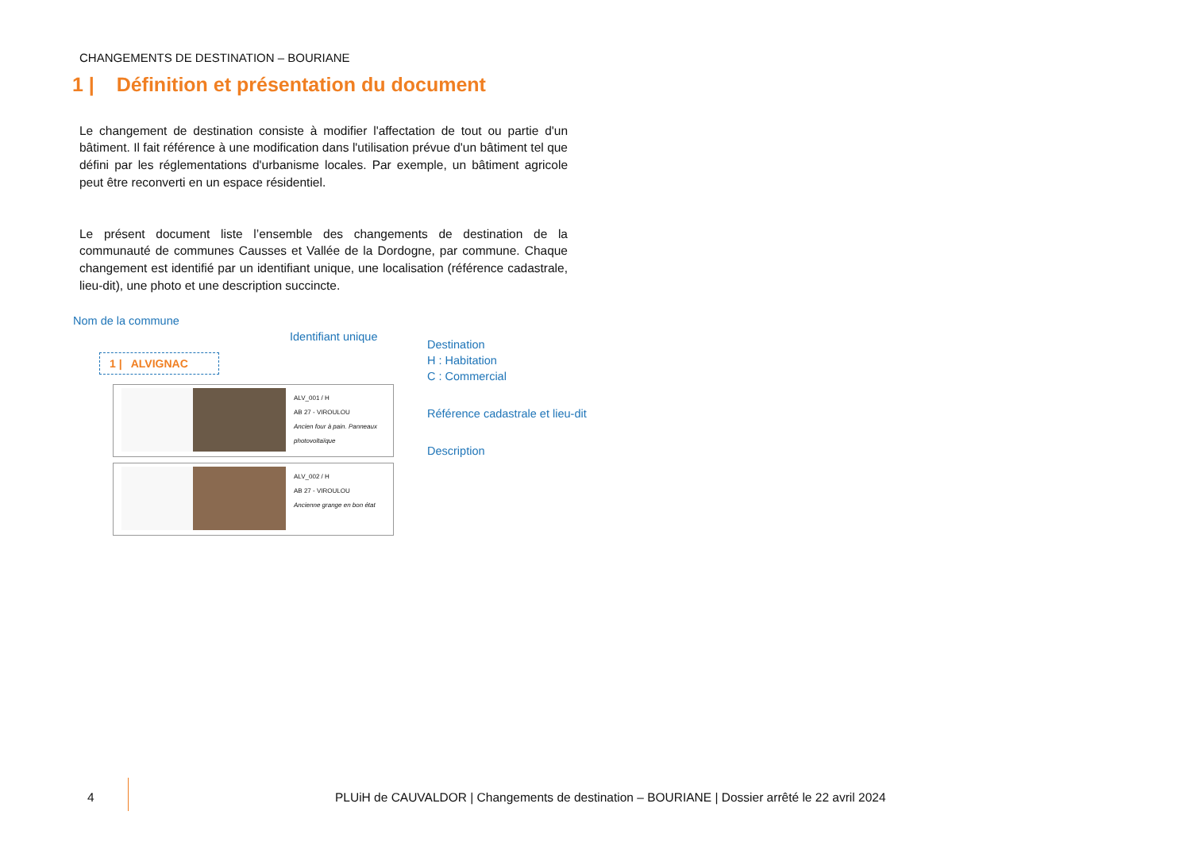CHANGEMENTS DE DESTINATION – BOURIANE
1 | Définition et présentation du document
Le changement de destination consiste à modifier l'affectation de tout ou partie d'un bâtiment. Il fait référence à une modification dans l'utilisation prévue d'un bâtiment tel que défini par les réglementations d'urbanisme locales. Par exemple, un bâtiment agricole peut être reconverti en un espace résidentiel.
Le présent document liste l’ensemble des changements de destination de la communauté de communes Causses et Vallée de la Dordogne, par commune. Chaque changement est identifié par un identifiant unique, une localisation (référence cadastrale, lieu-dit), une photo et une description succincte.
Nom de la commune
Identifiant unique
Destination
H : Habitation
C : Commercial
Référence cadastrale et lieu-dit
Description
1 | ALVIGNAC
ALV_001 / H
AB 27 - VIROULOU
Ancien four à pain. Panneaux photovoltaïque
ALV_002 / H
AB 27 - VIROULOU
Ancienne grange en bon état
4
PLUiH de CAUVALDOR | Changements de destination – BOURIANE | Dossier arrêté le 22 avril 2024